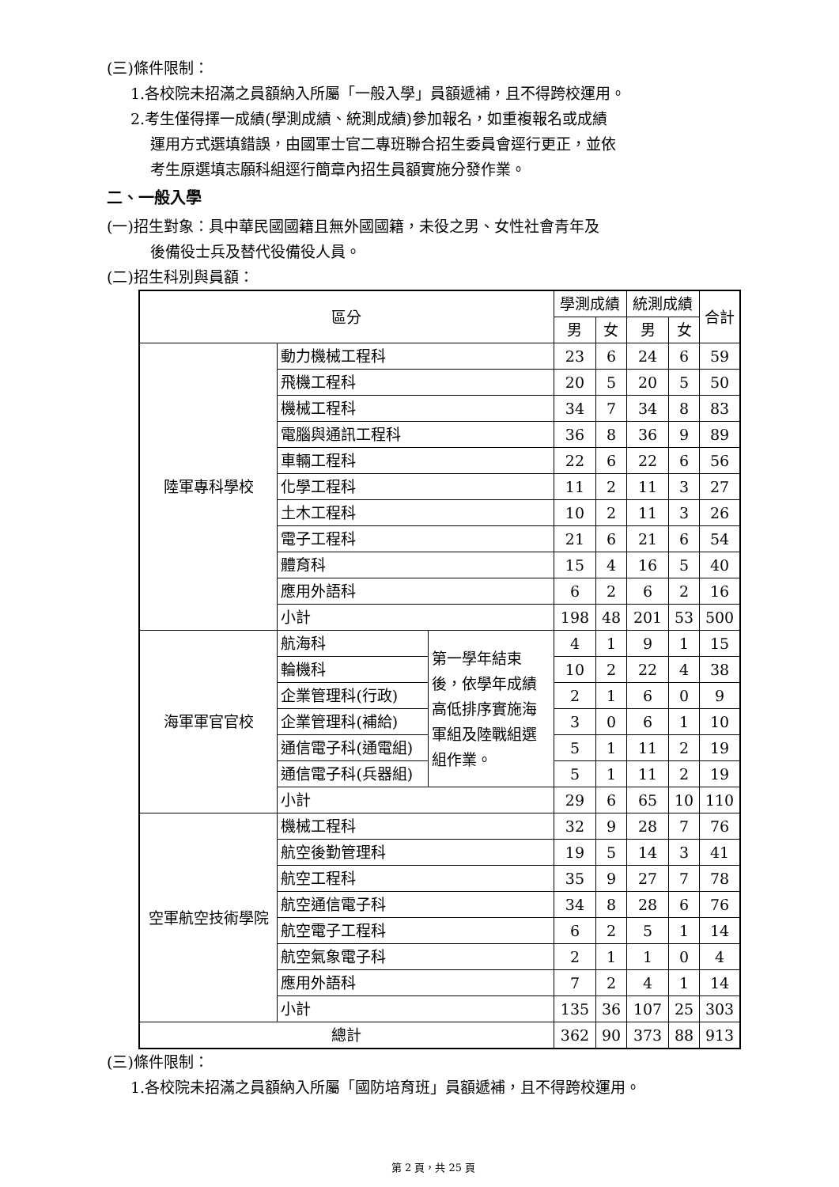(三)條件限制：
1.各校院未招滿之員額納入所屬「一般入學」員額遞補，且不得跨校運用。
2.考生僅得擇一成績(學測成績、統測成績)參加報名，如重複報名或成績
運用方式選填錯誤，由國軍士官二專班聯合招生委員會逕行更正，並依
考生原選填志願科組逕行簡章內招生員額實施分發作業。
二、一般入學
(一)招生對象：具中華民國國籍且無外國國籍，未役之男、女性社會青年及
後備役士兵及替代役備役人員。
(二)招生科別與員額：
| 區分 | | | 學測成績 | | 統測成績 | | 合計 |
| --- | --- | --- | --- | --- | --- | --- | --- |
| | | | 男 | 女 | 男 | 女 | |
| 陸軍專科學校 | 動力機械工程科 | | 23 | 6 | 24 | 6 | 59 |
| | 飛機工程科 | | 20 | 5 | 20 | 5 | 50 |
| | 機械工程科 | | 34 | 7 | 34 | 8 | 83 |
| | 電腦與通訊工程科 | | 36 | 8 | 36 | 9 | 89 |
| | 車輛工程科 | | 22 | 6 | 22 | 6 | 56 |
| | 化學工程科 | | 11 | 2 | 11 | 3 | 27 |
| | 土木工程科 | | 10 | 2 | 11 | 3 | 26 |
| | 電子工程科 | | 21 | 6 | 21 | 6 | 54 |
| | 體育科 | | 15 | 4 | 16 | 5 | 40 |
| | 應用外語科 | | 6 | 2 | 6 | 2 | 16 |
| | 小計 | | 198 | 48 | 201 | 53 | 500 |
| 海軍軍官官校 | 航海科 | 第一學年結束後，依學年成績高低排序實施海軍組及陸戰組選組作業。 | 4 | 1 | 9 | 1 | 15 |
| | 輪機科 | | 10 | 2 | 22 | 4 | 38 |
| | 企業管理科(行政) | | 2 | 1 | 6 | 0 | 9 |
| | 企業管理科(補給) | | 3 | 0 | 6 | 1 | 10 |
| | 通信電子科(通電組) | | 5 | 1 | 11 | 2 | 19 |
| | 通信電子科(兵器組) | | 5 | 1 | 11 | 2 | 19 |
| | 小計 | | 29 | 6 | 65 | 10 | 110 |
| 空軍航空技術學院 | 機械工程科 | | 32 | 9 | 28 | 7 | 76 |
| | 航空後勤管理科 | | 19 | 5 | 14 | 3 | 41 |
| | 航空工程科 | | 35 | 9 | 27 | 7 | 78 |
| | 航空通信電子科 | | 34 | 8 | 28 | 6 | 76 |
| | 航空電子工程科 | | 6 | 2 | 5 | 1 | 14 |
| | 航空氣象電子科 | | 2 | 1 | 1 | 0 | 4 |
| | 應用外語科 | | 7 | 2 | 4 | 1 | 14 |
| | 小計 | | 135 | 36 | 107 | 25 | 303 |
| 總計 | | | 362 | 90 | 373 | 88 | 913 |
(三)條件限制：
1.各校院未招滿之員額納入所屬「國防培育班」員額遞補，且不得跨校運用。
第 2 頁，共 25 頁